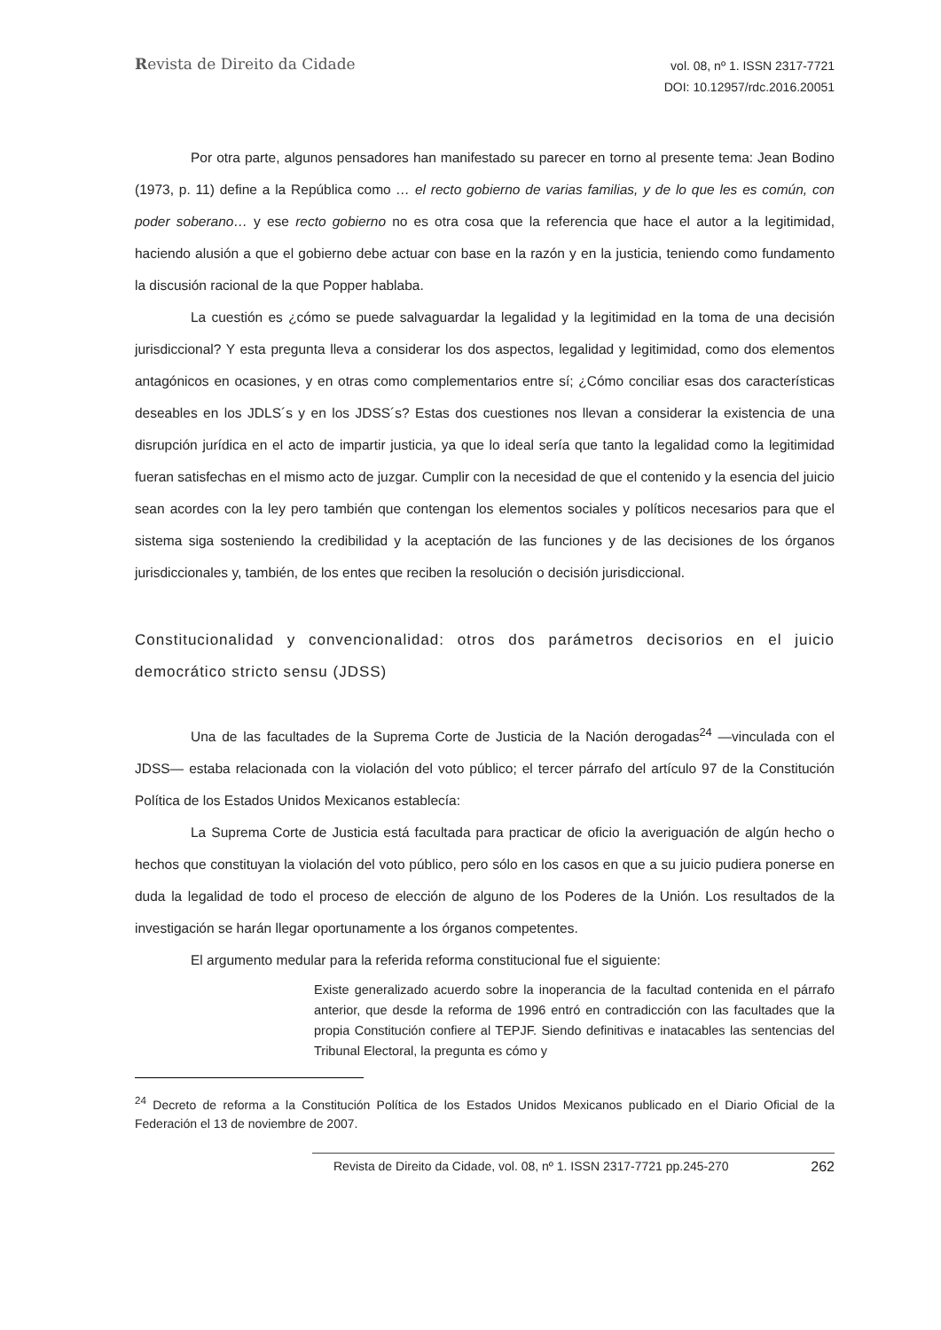Revista de Direito da Cidade
vol. 08, nº 1. ISSN 2317-7721
DOI: 10.12957/rdc.2016.20051
Por otra parte, algunos pensadores han manifestado su parecer en torno al presente tema: Jean Bodino (1973, p. 11) define a la República como … el recto gobierno de varias familias, y de lo que les es común, con poder soberano… y ese recto gobierno no es otra cosa que la referencia que hace el autor a la legitimidad, haciendo alusión a que el gobierno debe actuar con base en la razón y en la justicia, teniendo como fundamento la discusión racional de la que Popper hablaba.
La cuestión es ¿cómo se puede salvaguardar la legalidad y la legitimidad en la toma de una decisión jurisdiccional? Y esta pregunta lleva a considerar los dos aspectos, legalidad y legitimidad, como dos elementos antagónicos en ocasiones, y en otras como complementarios entre sí; ¿Cómo conciliar esas dos características deseables en los JDLS´s y en los JDSS´s? Estas dos cuestiones nos llevan a considerar la existencia de una disrupción jurídica en el acto de impartir justicia, ya que lo ideal sería que tanto la legalidad como la legitimidad fueran satisfechas en el mismo acto de juzgar. Cumplir con la necesidad de que el contenido y la esencia del juicio sean acordes con la ley pero también que contengan los elementos sociales y políticos necesarios para que el sistema siga sosteniendo la credibilidad y la aceptación de las funciones y de las decisiones de los órganos jurisdiccionales y, también, de los entes que reciben la resolución o decisión jurisdiccional.
Constitucionalidad y convencionalidad: otros dos parámetros decisorios en el juicio democrático stricto sensu (JDSS)
Una de las facultades de la Suprema Corte de Justicia de la Nación derogadas<sup>24</sup> —vinculada con el JDSS— estaba relacionada con la violación del voto público; el tercer párrafo del artículo 97 de la Constitución Política de los Estados Unidos Mexicanos establecía:
La Suprema Corte de Justicia está facultada para practicar de oficio la averiguación de algún hecho o hechos que constituyan la violación del voto público, pero sólo en los casos en que a su juicio pudiera ponerse en duda la legalidad de todo el proceso de elección de alguno de los Poderes de la Unión. Los resultados de la investigación se harán llegar oportunamente a los órganos competentes.
El argumento medular para la referida reforma constitucional fue el siguiente:
Existe generalizado acuerdo sobre la inoperancia de la facultad contenida en el párrafo anterior, que desde la reforma de 1996 entró en contradicción con las facultades que la propia Constitución confiere al TEPJF. Siendo definitivas e inatacables las sentencias del Tribunal Electoral, la pregunta es cómo y
<sup>24</sup> Decreto de reforma a la Constitución Política de los Estados Unidos Mexicanos publicado en el Diario Oficial de la Federación el 13 de noviembre de 2007.
Revista de Direito da Cidade, vol. 08, nº 1. ISSN 2317-7721 pp.245-270 262